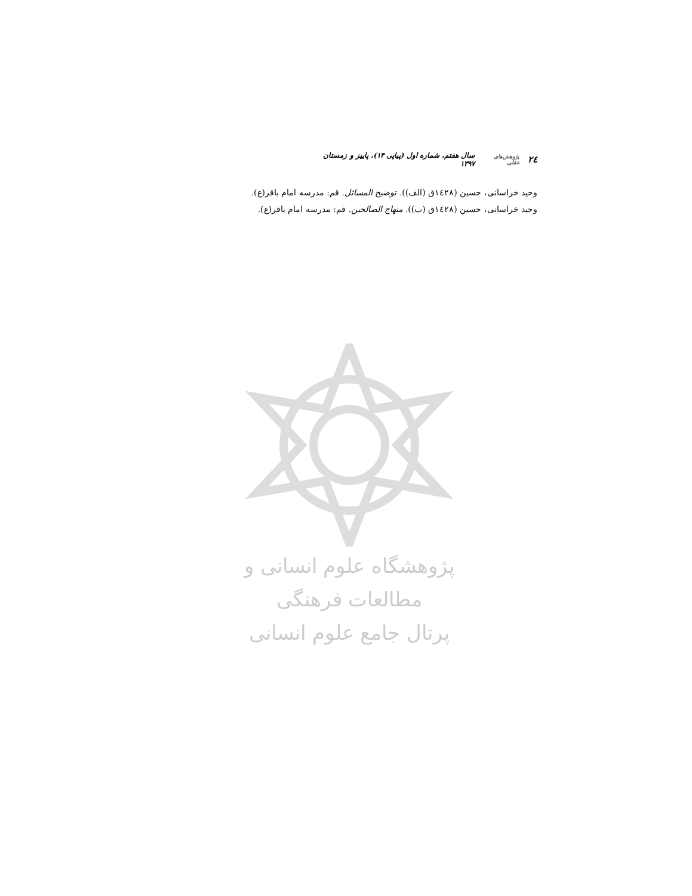۲٤ پژوهش‌های عقلی سال هفتم، شماره اول (پیاپی ۱۳)، پاییز و زمستان ۱۳۹۷
وحید خراسانی، حسین (١٤٢٨ق (الف)). توضیح المسائل. قم: مدرسه امام باقر(ع).
وحید خراسانی، حسین (١٤٢٨ق (ب)). منهاج الصالحین. قم: مدرسه امام باقر(ع).
پژوهشگاه علوم انسانی و مطالعات فرهنگی
پرتال جامع علوم انسانی